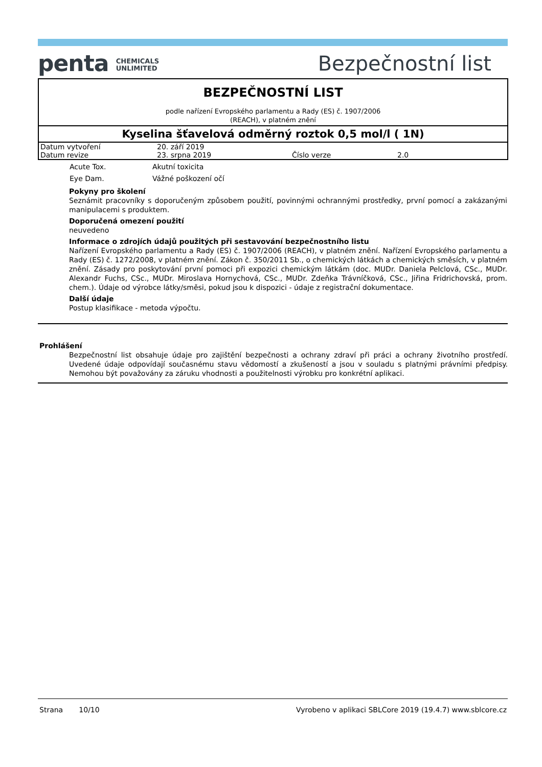penta CHEMICALS
UNLIMITED
Bezpečnostní list
BEZPEČNOSTNÍ LIST
podle nařízení Evropského parlamentu a Rady (ES) č. 1907/2006
(REACH), v platném znění
Kyselina šťavelová odměrný roztok 0,5 mol/l ( 1N)
| Datum vytvoření | 20. září 2019 | | |
| Datum revize | 23. srpna 2019 | Číslo verze | 2.0 |
| Acute Tox. | Akutní toxicita |
| Eye Dam. | Vážné poškození očí |
Pokyny pro školení
Seznámit pracovníky s doporučeným způsobem použití, povinnými ochrannými prostředky, první pomocí a zakázanými manipulacemi s produktem.
Doporučená omezení použití
neuvedeno
Informace o zdrojích údajů použitých při sestavování bezpečnostního listu
Nařízení Evropského parlamentu a Rady (ES) č. 1907/2006 (REACH), v platném znění. Nařízení Evropského parlamentu a Rady (ES) č. 1272/2008, v platném znění. Zákon č. 350/2011 Sb., o chemických látkách a chemických směsích, v platném znění. Zásady pro poskytování první pomoci při expozici chemickým látkám (doc. MUDr. Daniela Pelclová, CSc., MUDr. Alexandr Fuchs, CSc., MUDr. Miroslava Hornychová, CSc., MUDr. Zdeňka Trávníčková, CSc., Jiřina Fridrichovská, prom. chem.). Údaje od výrobce látky/směsi, pokud jsou k dispozici - údaje z registrační dokumentace.
Další údaje
Postup klasifikace - metoda výpočtu.
Prohlášení
Bezpečnostní list obsahuje údaje pro zajištění bezpečnosti a ochrany zdraví při práci a ochrany životního prostředí. Uvedené údaje odpovídají současnému stavu vědomostí a zkušeností a jsou v souladu s platnými právními předpisy. Nemohou být považovány za záruku vhodnosti a použitelnosti výrobku pro konkrétní aplikaci.
Strana 10/10 Vyrobeno v aplikaci SBLCore 2019 (19.4.7) www.sblcore.cz